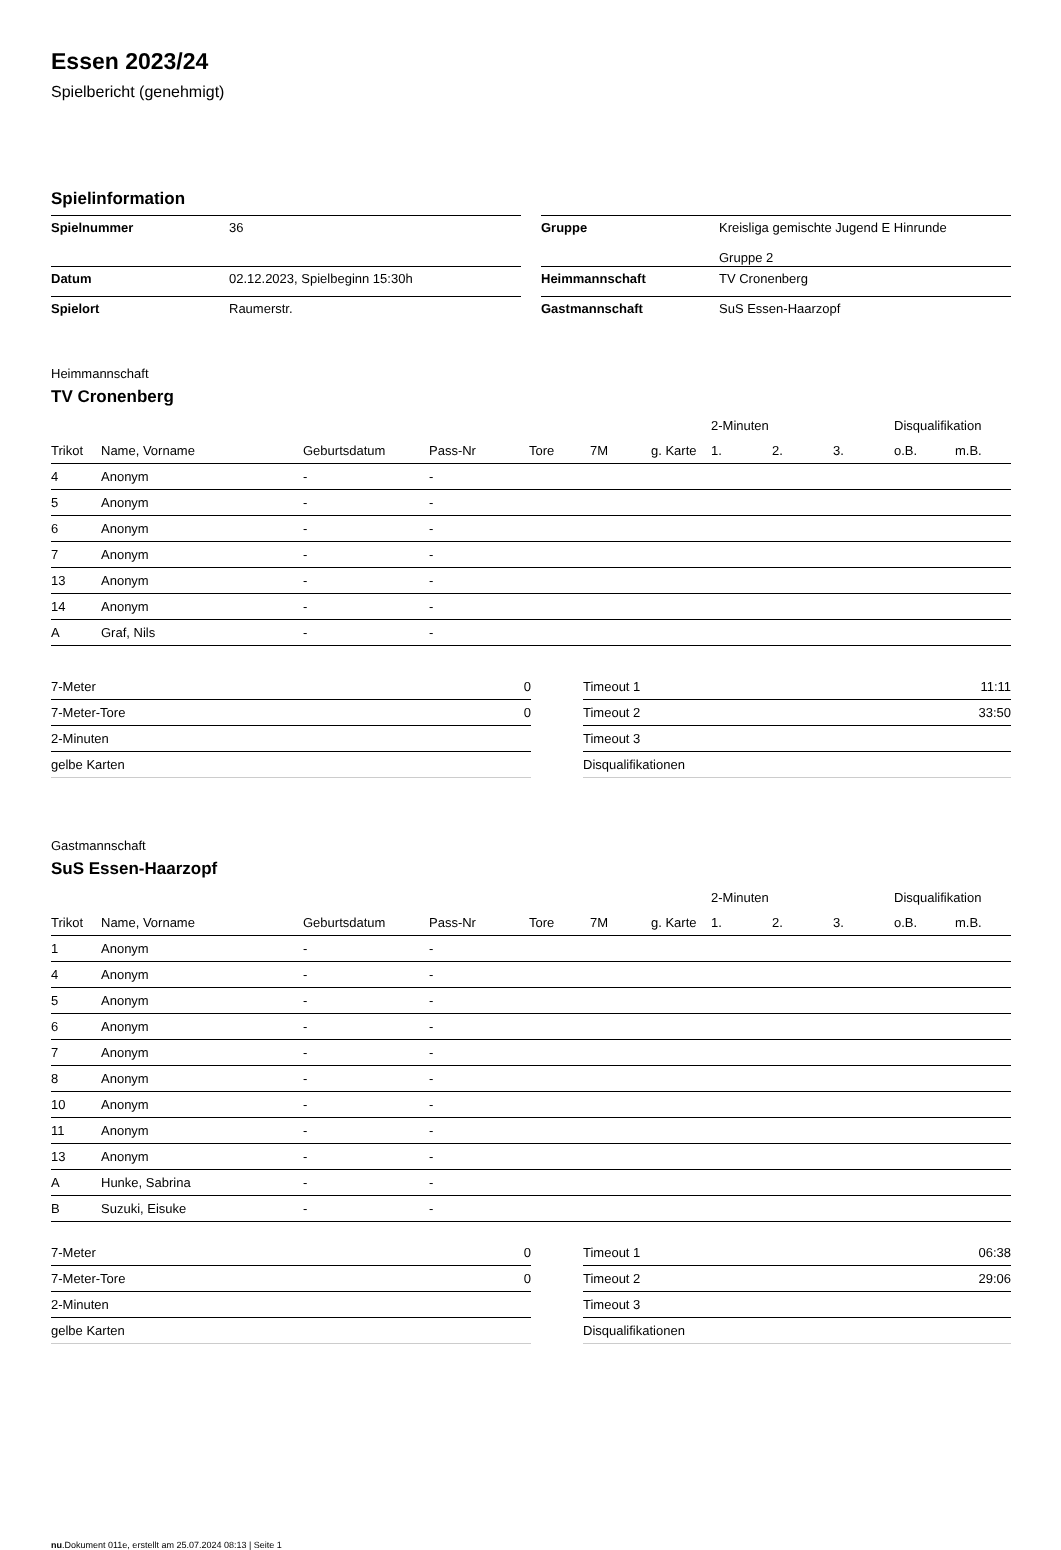Essen 2023/24
Spielbericht (genehmigt)
Spielinformation
| Spielnummer | 36 |
| Datum | 02.12.2023, Spielbeginn 15:30h |
| Spielort | Raumerstr. |
| Gruppe | Kreisliga gemischte Jugend E Hinrunde Gruppe 2 |
| Heimmannschaft | TV Cronenberg |
| Gastmannschaft | SuS Essen-Haarzopf |
Heimmannschaft
TV Cronenberg
| | | | | | | | 2-Minuten | | | Disqualifikation | |
| --- | --- | --- | --- | --- | --- | --- | --- | --- | --- | --- | --- |
| Trikot | Name, Vorname | Geburtsdatum | Pass-Nr | Tore | 7M | g. Karte | 1. | 2. | 3. | o.B. | m.B. |
| 4 | Anonym | - | - | | | | | | | | |
| 5 | Anonym | - | - | | | | | | | | |
| 6 | Anonym | - | - | | | | | | | | |
| 7 | Anonym | - | - | | | | | | | | |
| 13 | Anonym | - | - | | | | | | | | |
| 14 | Anonym | - | - | | | | | | | | |
| A | Graf, Nils | - | - | | | | | | | | |
| 7-Meter | 0 |
| 7-Meter-Tore | 0 |
| 2-Minuten | |
| gelbe Karten | |
| Timeout 1 | 11:11 |
| Timeout 2 | 33:50 |
| Timeout 3 | |
| Disqualifikationen | |
Gastmannschaft
SuS Essen-Haarzopf
| | | | | | | | 2-Minuten | | | Disqualifikation | |
| --- | --- | --- | --- | --- | --- | --- | --- | --- | --- | --- | --- |
| Trikot | Name, Vorname | Geburtsdatum | Pass-Nr | Tore | 7M | g. Karte | 1. | 2. | 3. | o.B. | m.B. |
| 1 | Anonym | - | - | | | | | | | | |
| 4 | Anonym | - | - | | | | | | | | |
| 5 | Anonym | - | - | | | | | | | | |
| 6 | Anonym | - | - | | | | | | | | |
| 7 | Anonym | - | - | | | | | | | | |
| 8 | Anonym | - | - | | | | | | | | |
| 10 | Anonym | - | - | | | | | | | | |
| 11 | Anonym | - | - | | | | | | | | |
| 13 | Anonym | - | - | | | | | | | | |
| A | Hunke, Sabrina | - | - | | | | | | | | |
| B | Suzuki, Eisuke | - | - | | | | | | | | |
| 7-Meter | 0 |
| 7-Meter-Tore | 0 |
| 2-Minuten | |
| gelbe Karten | |
| Timeout 1 | 06:38 |
| Timeout 2 | 29:06 |
| Timeout 3 | |
| Disqualifikationen | |
nu.Dokument 011e, erstellt am 25.07.2024 08:13 | Seite 1